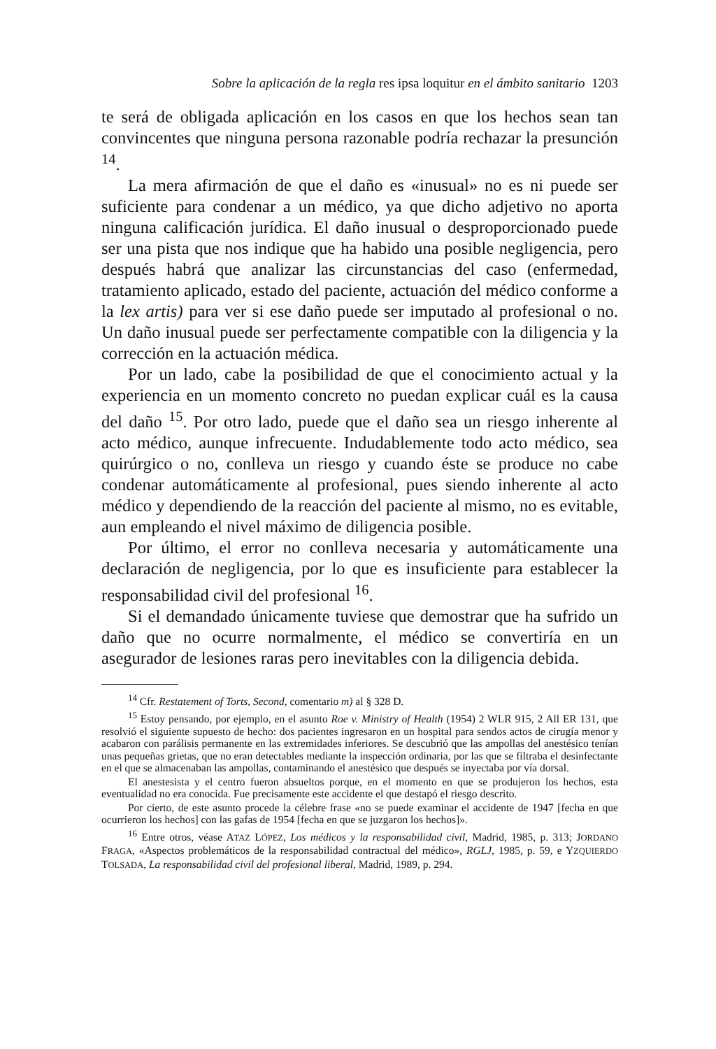Sobre la aplicación de la regla res ipsa loquitur en el ámbito sanitario 1203
te será de obligada aplicación en los casos en que los hechos sean tan convincentes que ninguna persona razonable podría rechazar la presunción <sup>14</sup>.
La mera afirmación de que el daño es «inusual» no es ni puede ser suficiente para condenar a un médico, ya que dicho adjetivo no aporta ninguna calificación jurídica. El daño inusual o desproporcionado puede ser una pista que nos indique que ha habido una posible negligencia, pero después habrá que analizar las circunstancias del caso (enfermedad, tratamiento aplicado, estado del paciente, actuación del médico conforme a la lex artis) para ver si ese daño puede ser imputado al profesional o no. Un daño inusual puede ser perfectamente compatible con la diligencia y la corrección en la actuación médica.
Por un lado, cabe la posibilidad de que el conocimiento actual y la experiencia en un momento concreto no puedan explicar cuál es la causa del daño <sup>15</sup>. Por otro lado, puede que el daño sea un riesgo inherente al acto médico, aunque infrecuente. Indudablemente todo acto médico, sea quirúrgico o no, conlleva un riesgo y cuando éste se produce no cabe condenar automáticamente al profesional, pues siendo inherente al acto médico y dependiendo de la reacción del paciente al mismo, no es evitable, aun empleando el nivel máximo de diligencia posible.
Por último, el error no conlleva necesaria y automáticamente una declaración de negligencia, por lo que es insuficiente para establecer la responsabilidad civil del profesional <sup>16</sup>.
Si el demandado únicamente tuviese que demostrar que ha sufrido un daño que no ocurre normalmente, el médico se convertiría en un asegurador de lesiones raras pero inevitables con la diligencia debida.
<sup>14</sup> Cfr. Restatement of Torts, Second, comentario m) al § 328 D.
<sup>15</sup> Estoy pensando, por ejemplo, en el asunto Roe v. Ministry of Health (1954) 2 WLR 915, 2 All ER 131, que resolvió el siguiente supuesto de hecho: dos pacientes ingresaron en un hospital para sendos actos de cirugía menor y acabaron con parálisis permanente en las extremidades inferiores. Se descubrió que las ampollas del anestésico tenían unas pequeñas grietas, que no eran detectables mediante la inspección ordinaria, por las que se filtraba el desinfectante en el que se almacenaban las ampollas, contaminando el anestésico que después se inyectaba por vía dorsal.
El anestesista y el centro fueron absueltos porque, en el momento en que se produjeron los hechos, esta eventualidad no era conocida. Fue precisamente este accidente el que destapó el riesgo descrito.
Por cierto, de este asunto procede la célebre frase «no se puede examinar el accidente de 1947 [fecha en que ocurrieron los hechos] con las gafas de 1954 [fecha en que se juzgaron los hechos]».
<sup>16</sup> Entre otros, véase ATAZ LÓPEZ, Los médicos y la responsabilidad civil, Madrid, 1985, p. 313; JORDANO FRAGA, «Aspectos problemáticos de la responsabilidad contractual del médico», RGLJ, 1985, p. 59, e YZQUIERDO TOLSADA, La responsabilidad civil del profesional liberal, Madrid, 1989, p. 294.